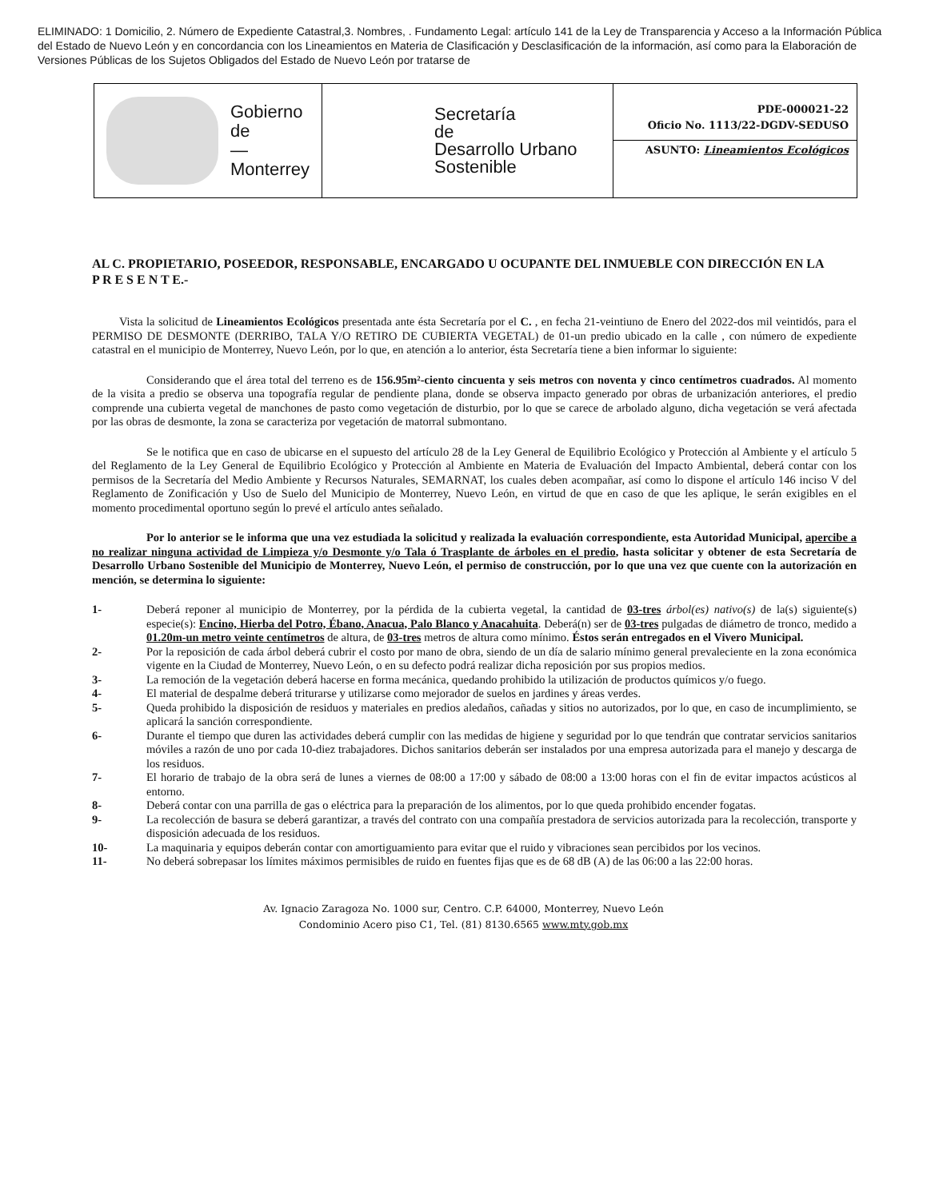ELIMINADO: 1 Domicilio, 2. Número de Expediente Catastral,3. Nombres, . Fundamento Legal: artículo 141 de la Ley de Transparencia y Acceso a la Información Pública del Estado de Nuevo León y en concordancia con los Lineamientos en Materia de Clasificación y Desclasificación de la información, así como para la Elaboración de Versiones Públicas de los Sujetos Obligados del Estado de Nuevo León por tratarse de
Gobierno
de
—
Monterrey
Secretaría
de
Desarrollo Urbano
Sostenible
PDE-000021-22
Oficio No. 1113/22-DGDV-SEDUSO
ASUNTO: Lineamientos Ecológicos
AL C. PROPIETARIO, POSEEDOR, RESPONSABLE, ENCARGADO U OCUPANTE DEL INMUEBLE CON DIRECCIÓN EN LA
P R E S E N T E.-
Vista la solicitud de Lineamientos Ecológicos presentada ante ésta Secretaría por el C. , en fecha 21-veintiuno de Enero del 2022-dos mil veintidós, para el PERMISO DE DESMONTE (DERRIBO, TALA Y/O RETIRO DE CUBIERTA VEGETAL) de 01-un predio ubicado en la calle , con número de expediente catastral en el municipio de Monterrey, Nuevo León, por lo que, en atención a lo anterior, ésta Secretaría tiene a bien informar lo siguiente:
Considerando que el área total del terreno es de 156.95m²-ciento cincuenta y seis metros con noventa y cinco centímetros cuadrados. Al momento de la visita a predio se observa una topografía regular de pendiente plana, donde se observa impacto generado por obras de urbanización anteriores, el predio comprende una cubierta vegetal de manchones de pasto como vegetación de disturbio, por lo que se carece de arbolado alguno, dicha vegetación se verá afectada por las obras de desmonte, la zona se caracteriza por vegetación de matorral submontano.
Se le notifica que en caso de ubicarse en el supuesto del artículo 28 de la Ley General de Equilibrio Ecológico y Protección al Ambiente y el artículo 5 del Reglamento de la Ley General de Equilibrio Ecológico y Protección al Ambiente en Materia de Evaluación del Impacto Ambiental, deberá contar con los permisos de la Secretaría del Medio Ambiente y Recursos Naturales, SEMARNAT, los cuales deben acompañar, así como lo dispone el artículo 146 inciso V del Reglamento de Zonificación y Uso de Suelo del Municipio de Monterrey, Nuevo León, en virtud de que en caso de que les aplique, le serán exigibles en el momento procedimental oportuno según lo prevé el artículo antes señalado.
Por lo anterior se le informa que una vez estudiada la solicitud y realizada la evaluación correspondiente, esta Autoridad Municipal, apercibe a no realizar ninguna actividad de Limpieza y/o Desmonte y/o Tala ó Trasplante de árboles en el predio, hasta solicitar y obtener de esta Secretaría de Desarrollo Urbano Sostenible del Municipio de Monterrey, Nuevo León, el permiso de construcción, por lo que una vez que cuente con la autorización en mención, se determina lo siguiente:
1- Deberá reponer al municipio de Monterrey, por la pérdida de la cubierta vegetal, la cantidad de 03-tres árbol(es) nativo(s) de la(s) siguiente(s) especie(s): Encino, Hierba del Potro, Ébano, Anacua, Palo Blanco y Anacahuita. Deberá(n) ser de 03-tres pulgadas de diámetro de tronco, medido a 01.20m-un metro veinte centímetros de altura, de 03-tres metros de altura como mínimo. Éstos serán entregados en el Vivero Municipal.
2- Por la reposición de cada árbol deberá cubrir el costo por mano de obra, siendo de un día de salario mínimo general prevaleciente en la zona económica vigente en la Ciudad de Monterrey, Nuevo León, o en su defecto podrá realizar dicha reposición por sus propios medios.
3- La remoción de la vegetación deberá hacerse en forma mecánica, quedando prohibido la utilización de productos químicos y/o fuego.
4- El material de despalme deberá triturarse y utilizarse como mejorador de suelos en jardines y áreas verdes.
5- Queda prohibido la disposición de residuos y materiales en predios aledaños, cañadas y sitios no autorizados, por lo que, en caso de incumplimiento, se aplicará la sanción correspondiente.
6- Durante el tiempo que duren las actividades deberá cumplir con las medidas de higiene y seguridad por lo que tendrán que contratar servicios sanitarios móviles a razón de uno por cada 10-diez trabajadores. Dichos sanitarios deberán ser instalados por una empresa autorizada para el manejo y descarga de los residuos.
7- El horario de trabajo de la obra será de lunes a viernes de 08:00 a 17:00 y sábado de 08:00 a 13:00 horas con el fin de evitar impactos acústicos al entorno.
8- Deberá contar con una parrilla de gas o eléctrica para la preparación de los alimentos, por lo que queda prohibido encender fogatas.
9- La recolección de basura se deberá garantizar, a través del contrato con una compañía prestadora de servicios autorizada para la recolección, transporte y disposición adecuada de los residuos.
10- La maquinaria y equipos deberán contar con amortiguamiento para evitar que el ruido y vibraciones sean percibidos por los vecinos.
11- No deberá sobrepasar los límites máximos permisibles de ruido en fuentes fijas que es de 68 dB (A) de las 06:00 a las 22:00 horas.
Av. Ignacio Zaragoza No. 1000 sur, Centro. C.P. 64000, Monterrey, Nuevo León
Condominio Acero piso C1, Tel. (81) 8130.6565 www.mty.gob.mx